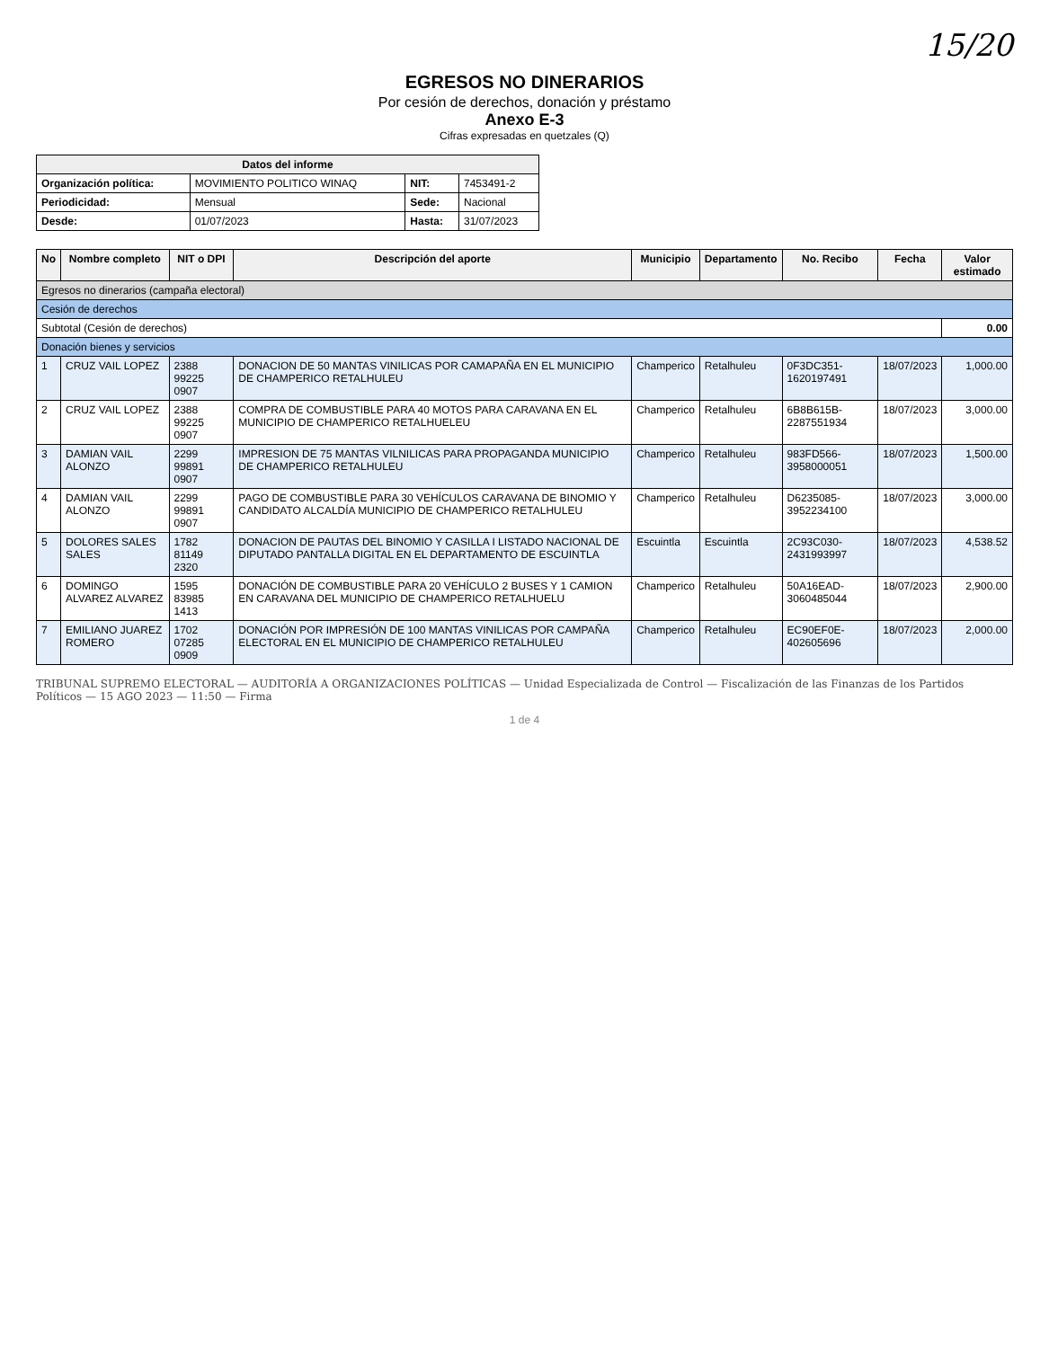15/20
EGRESOS NO DINERARIOS
Por cesión de derechos, donación y préstamo
Anexo E-3
Cifras expresadas en quetzales (Q)
| Datos del informe | | | |
| --- | --- | --- | --- |
| Organización política: | MOVIMIENTO POLITICO WINAQ | NIT: | 7453491-2 |
| Periodicidad: | Mensual | Sede: | Nacional |
| Desde: | 01/07/2023 | Hasta: | 31/07/2023 |
| No | Nombre completo | NIT o DPI | Descripción del aporte | Municipio | Departamento | No. Recibo | Fecha | Valor estimado |
| --- | --- | --- | --- | --- | --- | --- | --- | --- |
| Egresos no dinerarios (campaña electoral) | | | | | | | | |
| Cesión de derechos | | | | | | | | |
| Subtotal (Cesión de derechos) | | | | | | | | 0.00 |
| Donación bienes y servicios | | | | | | | | |
| 1 | CRUZ VAIL LOPEZ | 2388 99225 0907 | DONACION DE 50 MANTAS VINILICAS POR CAMAPAÑA EN EL MUNICIPIO DE CHAMPERICO RETALHULEU | Champerico | Retalhuleu | 0F3DC351-1620197491 | 18/07/2023 | 1,000.00 |
| 2 | CRUZ VAIL LOPEZ | 2388 99225 0907 | COMPRA DE COMBUSTIBLE PARA 40 MOTOS PARA CARAVANA EN EL MUNICIPIO DE CHAMPERICO RETALHUELEU | Champerico | Retalhuleu | 6B8B615B-2287551934 | 18/07/2023 | 3,000.00 |
| 3 | DAMIAN VAIL ALONZO | 2299 99891 0907 | IMPRESION DE 75 MANTAS VILNILICAS PARA PROPAGANDA MUNICIPIO DE CHAMPERICO RETALHULEU | Champerico | Retalhuleu | 983FD566-3958000051 | 18/07/2023 | 1,500.00 |
| 4 | DAMIAN VAIL ALONZO | 2299 99891 0907 | PAGO DE COMBUSTIBLE PARA 30 VEHÍCULOS CARAVANA DE BINOMIO Y CANDIDATO ALCALDÍA MUNICIPIO DE CHAMPERICO RETALHULEU | Champerico | Retalhuleu | D6235085-3952234100 | 18/07/2023 | 3,000.00 |
| 5 | DOLORES SALES SALES | 1782 81149 2320 | DONACION DE PAUTAS DEL BINOMIO Y CASILLA I LISTADO NACIONAL DE DIPUTADO PANTALLA DIGITAL EN EL DEPARTAMENTO DE ESCUINTLA | Escuintla | Escuintla | 2C93C030-2431993997 | 18/07/2023 | 4,538.52 |
| 6 | DOMINGO ALVAREZ ALVAREZ | 1595 83985 1413 | DONACIÓN DE COMBUSTIBLE PARA 20 VEHÍCULO 2 BUSES Y 1 CAMION EN CARAVANA DEL MUNICIPIO DE CHAMPERICO RETALHUELU | Champerico | Retalhuleu | 50A16EAD-3060485044 | 18/07/2023 | 2,900.00 |
| 7 | EMILIANO JUAREZ ROMERO | 1702 07285 0909 | DONACIÓN POR IMPRESIÓN DE 100 MANTAS VINILICAS POR CAMPAÑA ELECTORAL EN EL MUNICIPIO DE CHAMPERICO RETALHULEU | Champerico | Retalhuleu | EC90EF0E-402605696 | 18/07/2023 | 2,000.00 |
TRIBUNAL SUPREMO ELECTORAL — AUDITORÍA A ORGANIZACIONES POLÍTICAS — Unidad Especializada de Control — Fiscalización de las Finanzas de los Partidos Políticos — 15 AGO 2023 — 11:50 — Firma
1 de 4